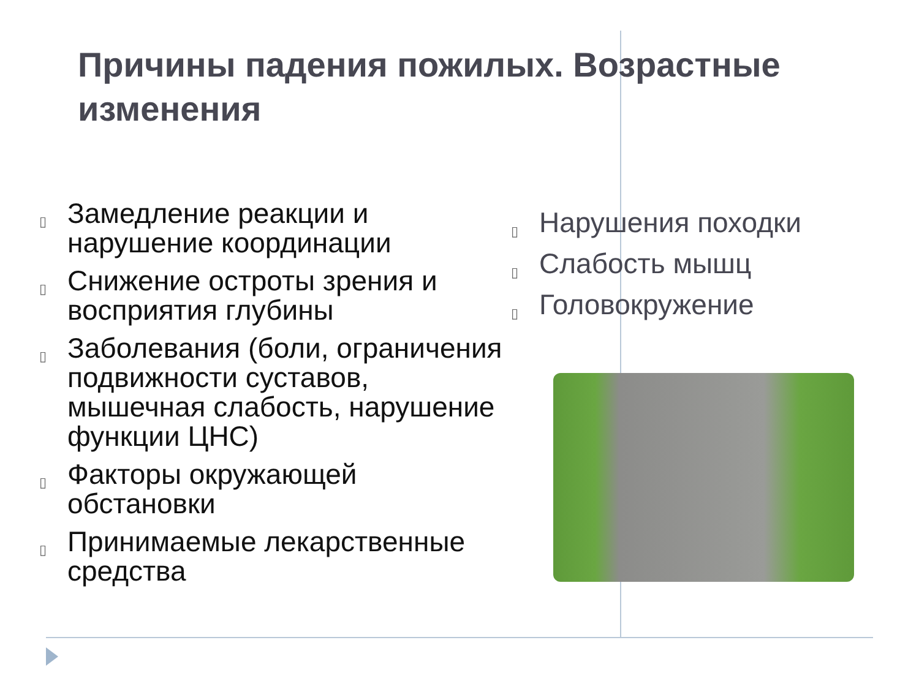Причины падения пожилых. Возрастные изменения
▯ Замедление реакции и нарушение координации
▯ Снижение остроты зрения и восприятия глубины
▯ Заболевания (боли, ограничения подвижности суставов, мышечная слабость, нарушение функции ЦНС)
▯ Факторы окружающей обстановки
▯ Принимаемые лекарственные средства
▯ Нарушения походки
▯ Слабость мышц
▯ Головокружение